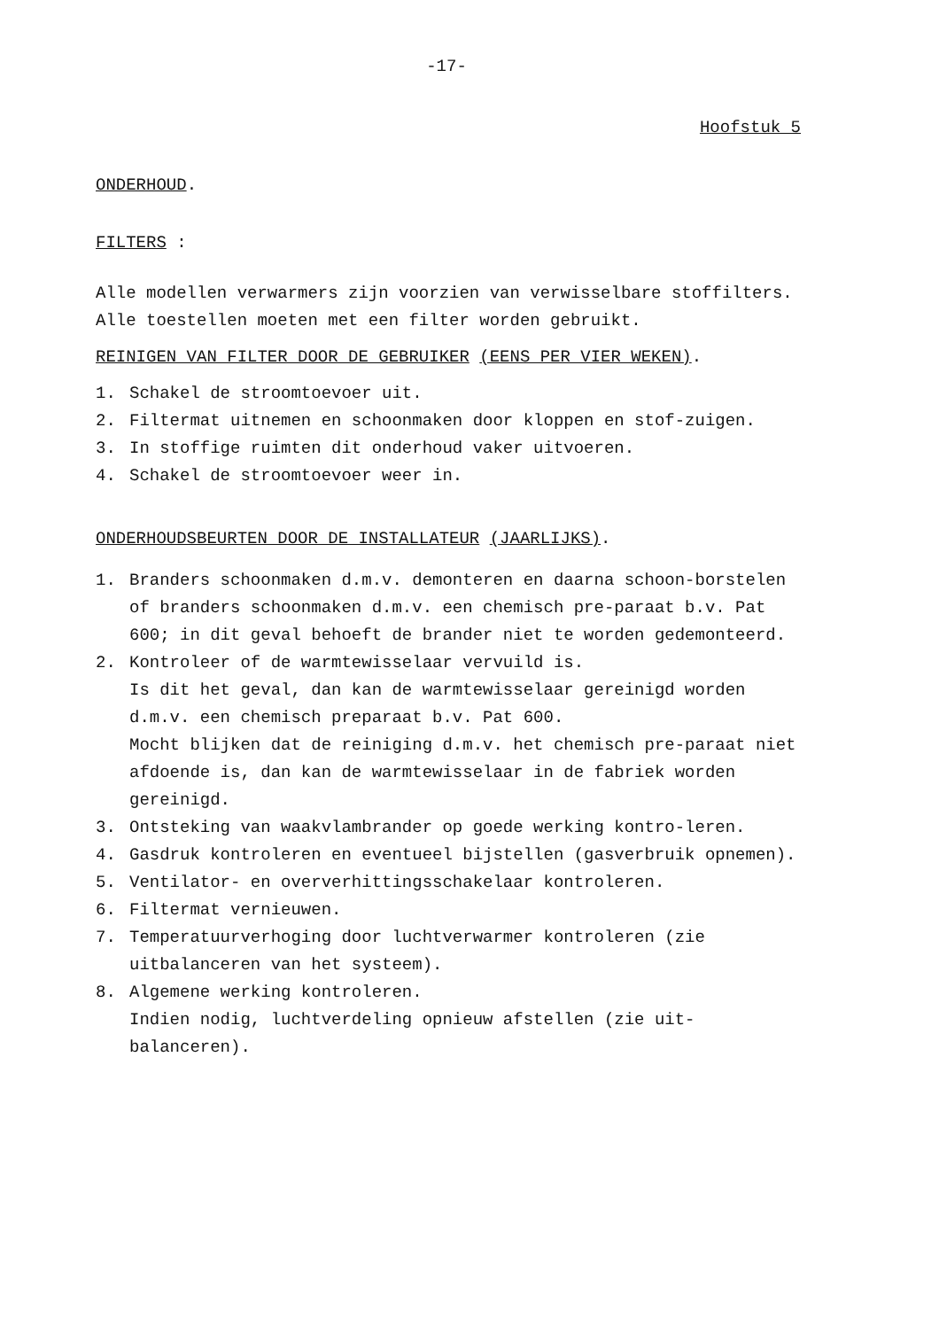-17-
Hoofstuk 5
ONDERHOUD.
FILTERS :
Alle modellen verwarmers zijn voorzien van verwisselbare stoffilters.
Alle toestellen moeten met een filter worden gebruikt.
REINIGEN VAN FILTER DOOR DE GEBRUIKER (EENS PER VIER WEKEN).
1. Schakel de stroomtoevoer uit.
2. Filtermat uitnemen en schoonmaken door kloppen en stof-zuigen.
3. In stoffige ruimten dit onderhoud vaker uitvoeren.
4. Schakel de stroomtoevoer weer in.
ONDERHOUDSBEURTEN DOOR DE INSTALLATEUR (JAARLIJKS).
1. Branders schoonmaken d.m.v. demonteren en daarna schoon-borstelen of branders schoonmaken d.m.v. een chemisch pre-paraat b.v. Pat 600; in dit geval behoeft de brander niet te worden gedemonteerd.
2. Kontroleer of de warmtewisselaar vervuild is.
Is dit het geval, dan kan de warmtewisselaar gereinigd worden d.m.v. een chemisch preparaat b.v. Pat 600.
Mocht blijken dat de reiniging d.m.v. het chemisch pre-paraat niet afdoende is, dan kan de warmtewisselaar in de fabriek worden gereinigd.
3. Ontsteking van waakvlambrander op goede werking kontro-leren.
4. Gasdruk kontroleren en eventueel bijstellen (gasverbruik opnemen).
5. Ventilator- en oververhittingsschakelaar kontroleren.
6. Filtermat vernieuwen.
7. Temperatuurverhoging door luchtverwarmer kontroleren (zie uitbalanceren van het systeem).
8. Algemene werking kontroleren.
Indien nodig, luchtverdeling opnieuw afstellen (zie uit-balanceren).